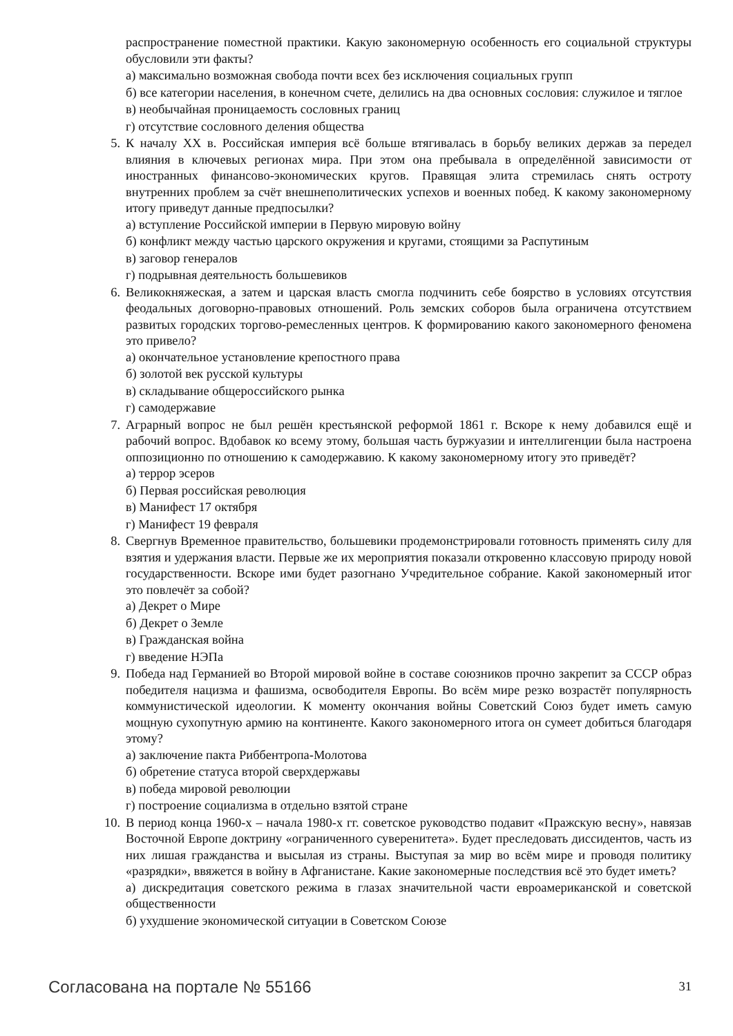распространение поместной практики. Какую закономерную особенность его социальной структуры обусловили эти факты?
а) максимально возможная свобода почти всех без исключения социальных групп
б) все категории населения, в конечном счете, делились на два основных сословия: служилое и тяглое
в) необычайная проницаемость сословных границ
г) отсутствие сословного деления общества
5. К началу XX в. Российская империя всё больше втягивалась в борьбу великих держав за передел влияния в ключевых регионах мира. При этом она пребывала в определённой зависимости от иностранных финансово-экономических кругов. Правящая элита стремилась снять остроту внутренних проблем за счёт внешнеполитических успехов и военных побед. К какому закономерному итогу приведут данные предпосылки?
а) вступление Российской империи в Первую мировую войну
б) конфликт между частью царского окружения и кругами, стоящими за Распутиным
в) заговор генералов
г) подрывная деятельность большевиков
6. Великокняжеская, а затем и царская власть смогла подчинить себе боярство в условиях отсутствия феодальных договорно-правовых отношений. Роль земских соборов была ограничена отсутствием развитых городских торгово-ремесленных центров. К формированию какого закономерного феномена это привело?
а) окончательное установление крепостного права
б) золотой век русской культуры
в) складывание общероссийского рынка
г) самодержавие
7. Аграрный вопрос не был решён крестьянской реформой 1861 г. Вскоре к нему добавился ещё и рабочий вопрос. Вдобавок ко всему этому, большая часть буржуазии и интеллигенции была настроена оппозиционно по отношению к самодержавию. К какому закономерному итогу это приведёт?
а) террор эсеров
б) Первая российская революция
в) Манифест 17 октября
г) Манифест 19 февраля
8. Свергнув Временное правительство, большевики продемонстрировали готовность применять силу для взятия и удержания власти. Первые же их мероприятия показали откровенно классовую природу новой государственности. Вскоре ими будет разогнано Учредительное собрание. Какой закономерный итог это повлечёт за собой?
а) Декрет о Мире
б) Декрет о Земле
в) Гражданская война
г) введение НЭПа
9. Победа над Германией во Второй мировой войне в составе союзников прочно закрепит за СССР образ победителя нацизма и фашизма, освободителя Европы. Во всём мире резко возрастёт популярность коммунистической идеологии. К моменту окончания войны Советский Союз будет иметь самую мощную сухопутную армию на континенте. Какого закономерного итога он сумеет добиться благодаря этому?
а) заключение пакта Риббентропа-Молотова
б) обретение статуса второй сверхдержавы
в) победа мировой революции
г) построение социализма в отдельно взятой стране
10. В период конца 1960-х – начала 1980-х гг. советское руководство подавит «Пражскую весну», навязав Восточной Европе доктрину «ограниченного суверенитета». Будет преследовать диссидентов, часть из них лишая гражданства и высылая из страны. Выступая за мир во всём мире и проводя политику «разрядки», ввяжется в войну в Афганистане. Какие закономерные последствия всё это будет иметь?
а) дискредитация советского режима в глазах значительной части евроамериканской и советской общественности
б) ухудшение экономической ситуации в Советском Союзе
Согласована на портале № 55166 31